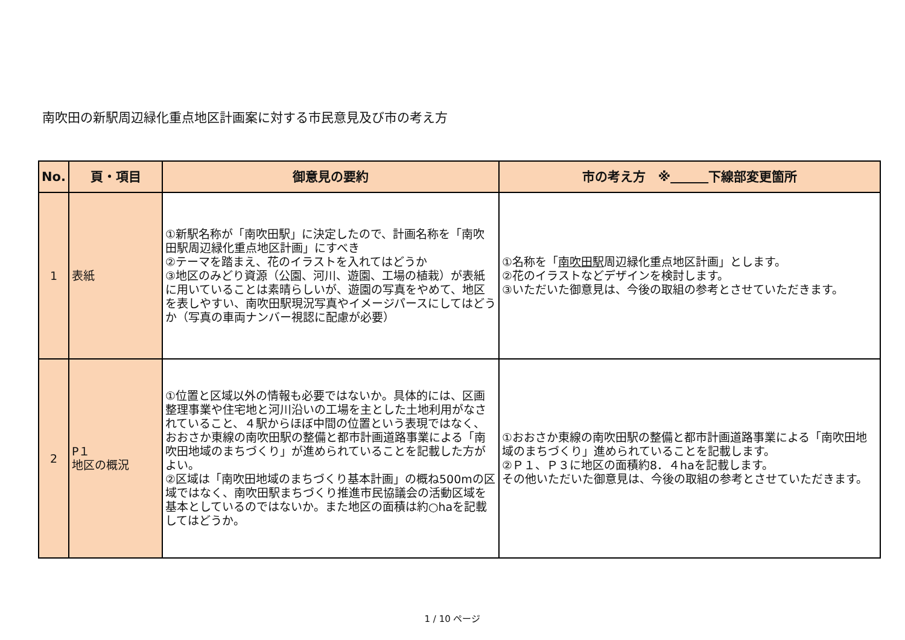南吹田の新駅周辺緑化重点地区計画案に対する市民意見及び市の考え方
| No. | 頁・項目 | 御意見の要約 | 市の考え方 ※ 下線部変更箇所 |
| --- | --- | --- | --- |
| 1 | 表紙 | ①新駅名称が「南吹田駅」に決定したので、計画名称を「南吹田駅周辺緑化重点地区計画」にすべき ②テーマを踏まえ、花のイラストを入れてはどうか ③地区のみどり資源（公園、河川、遊園、工場の植栽）が表紙に用いていることは素晴らしいが、遊園の写真をやめて、地区を表しやすい、南吹田駅現況写真やイメージパースにしてはどうか（写真の車両ナンバー視認に配慮が必要） | ①名称を「 南吹田駅 周辺緑化重点地区計画」とします。 ②花のイラストなどデザインを検討します。 ③いただいた御意見は、今後の取組の参考とさせていただきます。 |
| 2 | P１ 地区の概況 | ①位置と区域以外の情報も必要ではないか。具体的には、区画整理事業や住宅地と河川沿いの工場を主とした土地利用がなされていること、４駅からほぼ中間の位置という表現ではなく、おおさか東線の南吹田駅の整備と都市計画道路事業による「南吹田地域のまちづくり」が進められていることを記載した方がよい。 ②区域は「南吹田地域のまちづくり基本計画」の概ね500mの区域ではなく、南吹田駅まちづくり推進市民協議会の活動区域を基本としているのではないか。また地区の面積は約○haを記載してはどうか。 | ①おおさか東線の南吹田駅の整備と都市計画道路事業による「南吹田地域のまちづくり」進められていることを記載します。 ②Ｐ１、Ｐ３に地区の面積約8．４haを記載します。 その他いただいた御意見は、今後の取組の参考とさせていただきます。 |
1 / 10 ページ